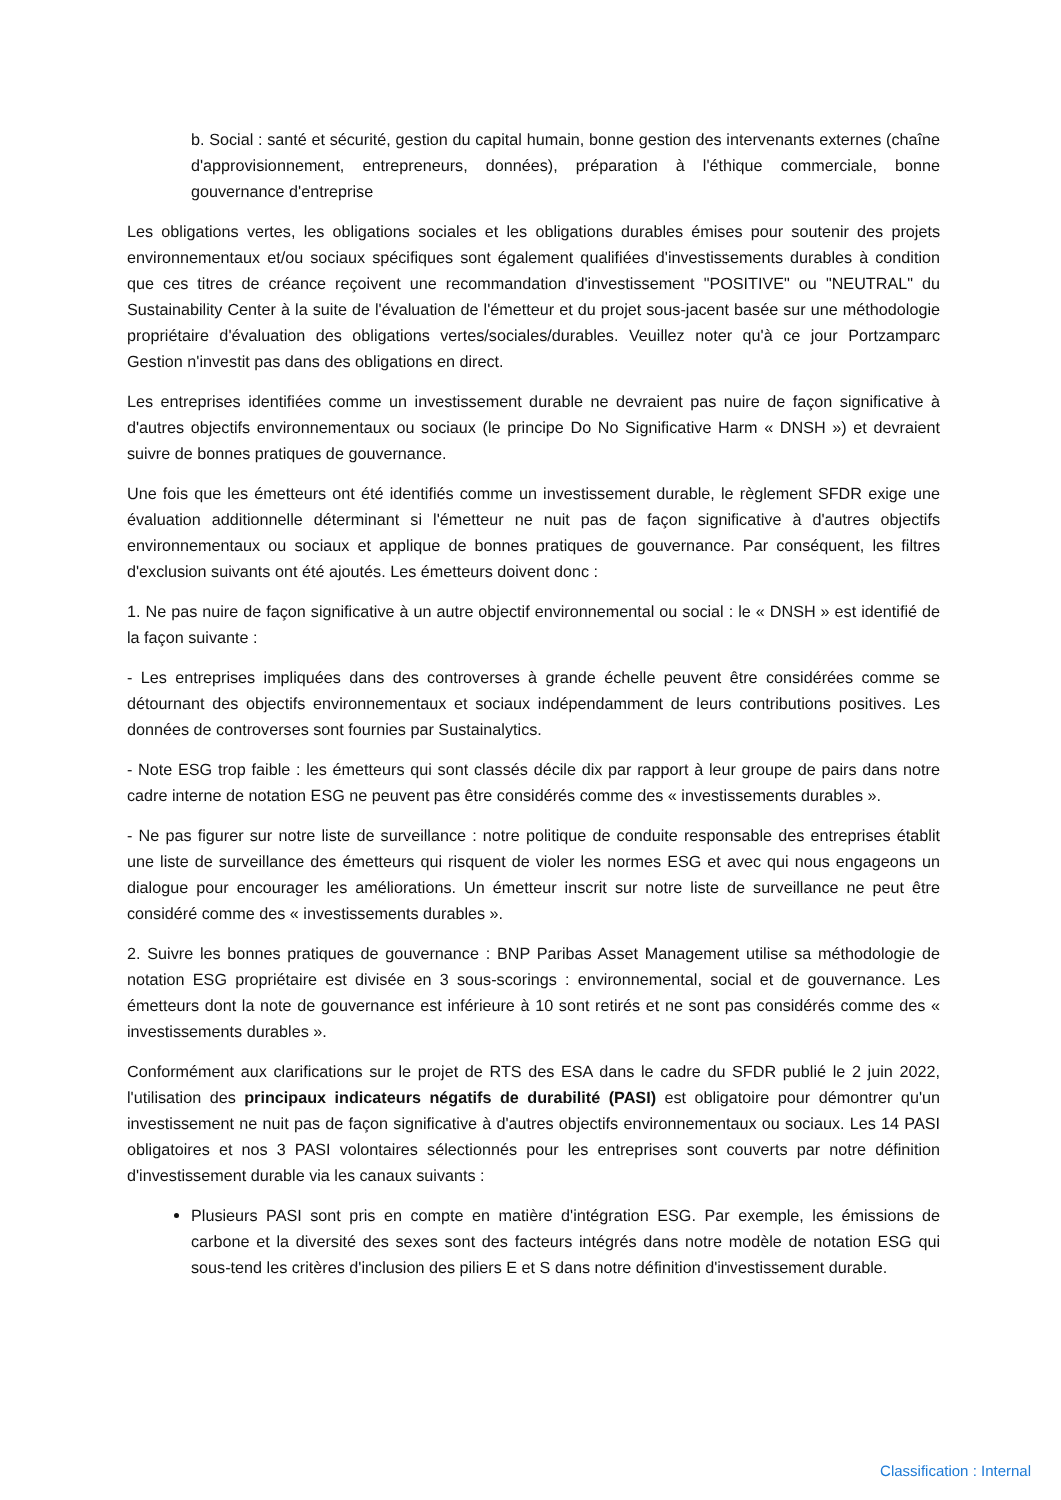b. Social : santé et sécurité, gestion du capital humain, bonne gestion des intervenants externes (chaîne d'approvisionnement, entrepreneurs, données), préparation à l'éthique commerciale, bonne gouvernance d'entreprise
Les obligations vertes, les obligations sociales et les obligations durables émises pour soutenir des projets environnementaux et/ou sociaux spécifiques sont également qualifiées d'investissements durables à condition que ces titres de créance reçoivent une recommandation d'investissement "POSITIVE" ou "NEUTRAL" du Sustainability Center à la suite de l'évaluation de l'émetteur et du projet sous-jacent basée sur une méthodologie propriétaire d'évaluation des obligations vertes/sociales/durables. Veuillez noter qu'à ce jour Portzamparc Gestion n'investit pas dans des obligations en direct.
Les entreprises identifiées comme un investissement durable ne devraient pas nuire de façon significative à d'autres objectifs environnementaux ou sociaux (le principe Do No Significative Harm « DNSH ») et devraient suivre de bonnes pratiques de gouvernance.
Une fois que les émetteurs ont été identifiés comme un investissement durable, le règlement SFDR exige une évaluation additionnelle déterminant si l'émetteur ne nuit pas de façon significative à d'autres objectifs environnementaux ou sociaux et applique de bonnes pratiques de gouvernance. Par conséquent, les filtres d'exclusion suivants ont été ajoutés. Les émetteurs doivent donc :
1. Ne pas nuire de façon significative à un autre objectif environnemental ou social : le « DNSH » est identifié de la façon suivante :
- Les entreprises impliquées dans des controverses à grande échelle peuvent être considérées comme se détournant des objectifs environnementaux et sociaux indépendamment de leurs contributions positives. Les données de controverses sont fournies par Sustainalytics.
- Note ESG trop faible : les émetteurs qui sont classés décile dix par rapport à leur groupe de pairs dans notre cadre interne de notation ESG ne peuvent pas être considérés comme des « investissements durables ».
- Ne pas figurer sur notre liste de surveillance : notre politique de conduite responsable des entreprises établit une liste de surveillance des émetteurs qui risquent de violer les normes ESG et avec qui nous engageons un dialogue pour encourager les améliorations. Un émetteur inscrit sur notre liste de surveillance ne peut être considéré comme des « investissements durables ».
2. Suivre les bonnes pratiques de gouvernance : BNP Paribas Asset Management utilise sa méthodologie de notation ESG propriétaire est divisée en 3 sous-scorings : environnemental, social et de gouvernance. Les émetteurs dont la note de gouvernance est inférieure à 10 sont retirés et ne sont pas considérés comme des « investissements durables ».
Conformément aux clarifications sur le projet de RTS des ESA dans le cadre du SFDR publié le 2 juin 2022, l'utilisation des principaux indicateurs négatifs de durabilité (PASI) est obligatoire pour démontrer qu'un investissement ne nuit pas de façon significative à d'autres objectifs environnementaux ou sociaux. Les 14 PASI obligatoires et nos 3 PASI volontaires sélectionnés pour les entreprises sont couverts par notre définition d'investissement durable via les canaux suivants :
Plusieurs PASI sont pris en compte en matière d'intégration ESG. Par exemple, les émissions de carbone et la diversité des sexes sont des facteurs intégrés dans notre modèle de notation ESG qui sous-tend les critères d'inclusion des piliers E et S dans notre définition d'investissement durable.
Classification : Internal